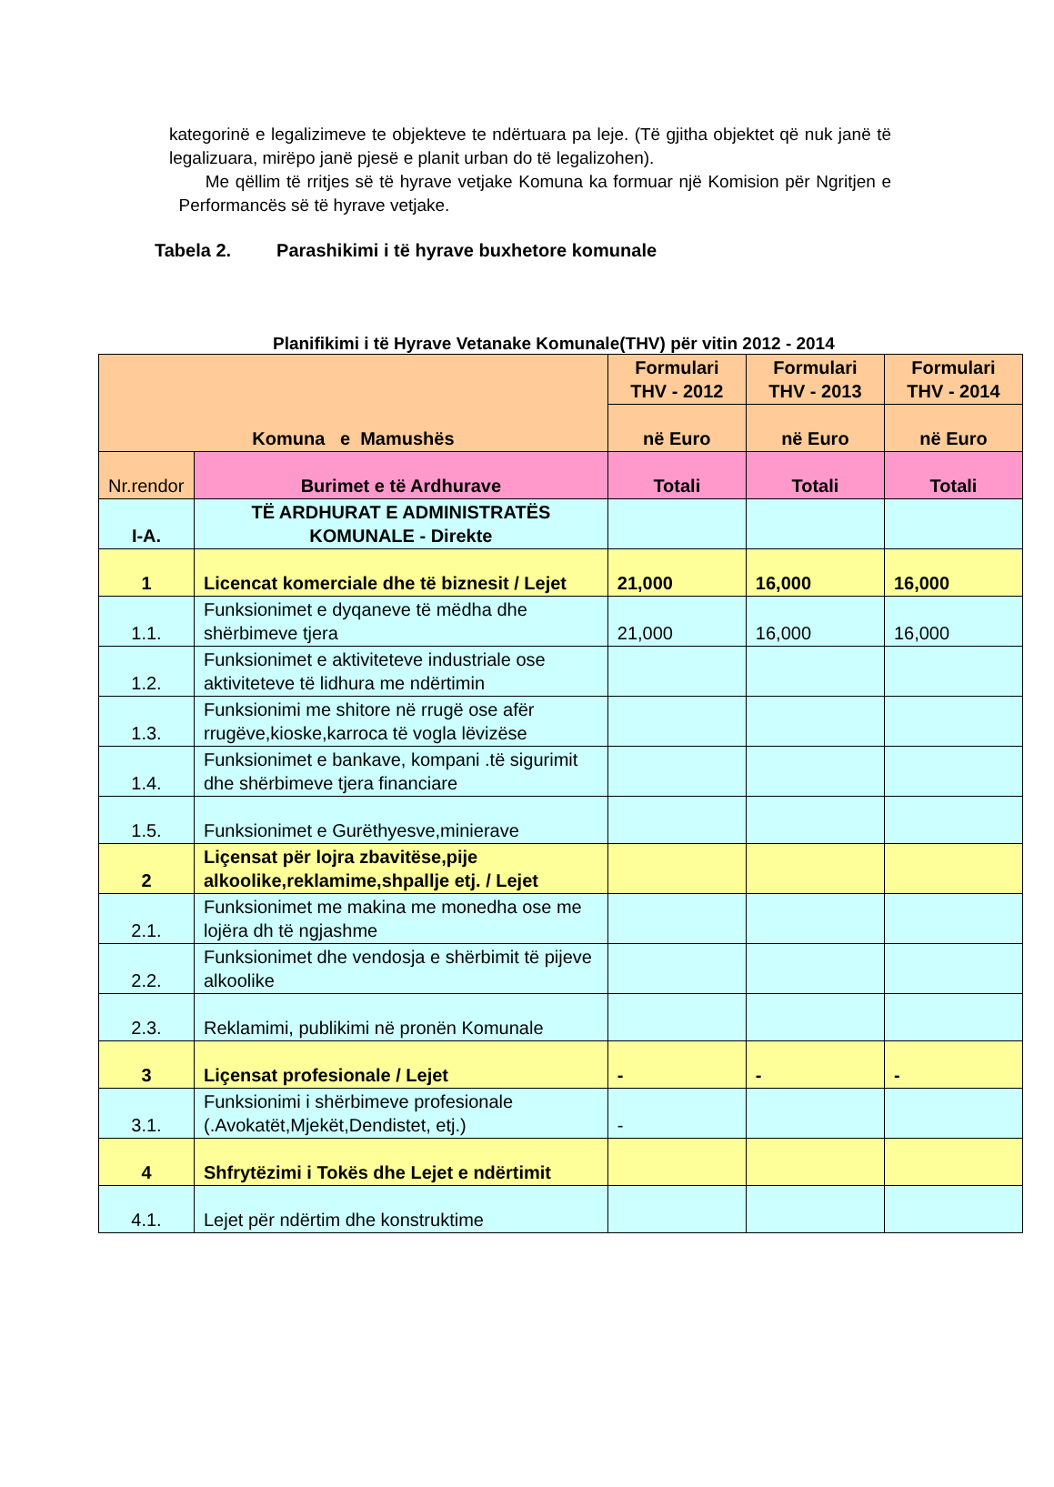kategorinë e legalizimeve te objekteve te ndërtuara pa leje. (Të gjitha objektet që nuk janë të legalizuara, mirëpo janë pjesë e planit urban do të legalizohen).
Me qëllim të rritjes së të hyrave vetjake Komuna ka formuar një Komision për Ngritjen e Performancës së të hyrave vetjake.
Tabela 2. Parashikimi i të hyrave buxhetore komunale
Planifikimi i të Hyrave Vetanake Komunale(THV) për vitin 2012 - 2014
| Komuna e Mamushës | | Formulari THV - 2012 | Formulari THV - 2013 | Formulari THV - 2014 |
| | | në Euro | në Euro | në Euro |
| Nr.rendor | Burimet e të Ardhurave | Totali | Totali | Totali |
| I-A. | TË ARDHURAT E ADMINISTRATËS KOMUNALE - Direkte | | | |
| 1 | Licencat komerciale dhe të biznesit / Lejet | 21,000 | 16,000 | 16,000 |
| 1.1. | Funksionimet e dyqaneve të mëdha dhe shërbimeve tjera | 21,000 | 16,000 | 16,000 |
| 1.2. | Funksionimet e aktiviteteve industriale ose aktiviteteve të lidhura me ndërtimin | | | |
| 1.3. | Funksionimi me shitore në rrugë ose afër rrugëve,kioske,karroca të vogla lëvizëse | | | |
| 1.4. | Funksionimet e bankave, kompani .të sigurimit dhe shërbimeve tjera financiare | | | |
| 1.5. | Funksionimet e Gurëthyesve,minierave | | | |
| 2 | Liçensat për lojra zbavitëse,pije alkoolike,reklamime,shpallje etj. / Lejet | | | |
| 2.1. | Funksionimet me makina me monedha ose me lojëra dh të ngjashme | | | |
| 2.2. | Funksionimet dhe vendosja e shërbimit të pijeve alkoolike | | | |
| 2.3. | Reklamimi, publikimi në pronën Komunale | | | |
| 3 | Liçensat profesionale / Lejet | - | - | - |
| 3.1. | Funksionimi i shërbimeve profesionale (.Avokatët,Mjekët,Dendistet, etj.) | - | | |
| 4 | Shfrytëzimi i Tokës dhe Lejet e ndërtimit | | | |
| 4.1. | Lejet për ndërtim dhe konstruktime | | | |